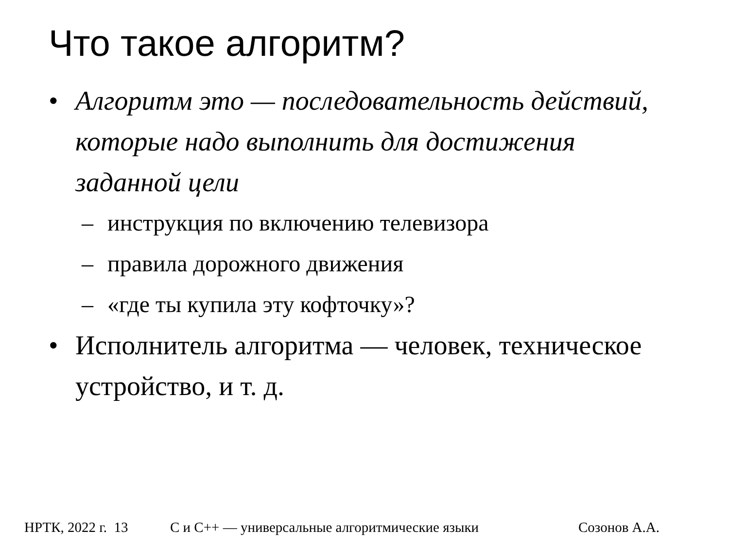Что такое алгоритм?
• Алгоритм это — последовательность действий, которые надо выполнить для достижения заданной цели
– инструкция по включению телевизора
– правила дорожного движения
– «где ты купила эту кофточку»?
• Исполнитель алгоритма — человек, техническое устройство, и т. д.
НРТК, 2022 г. 13 C и C++ — универсальные алгоритмические языки Созонов А.А.